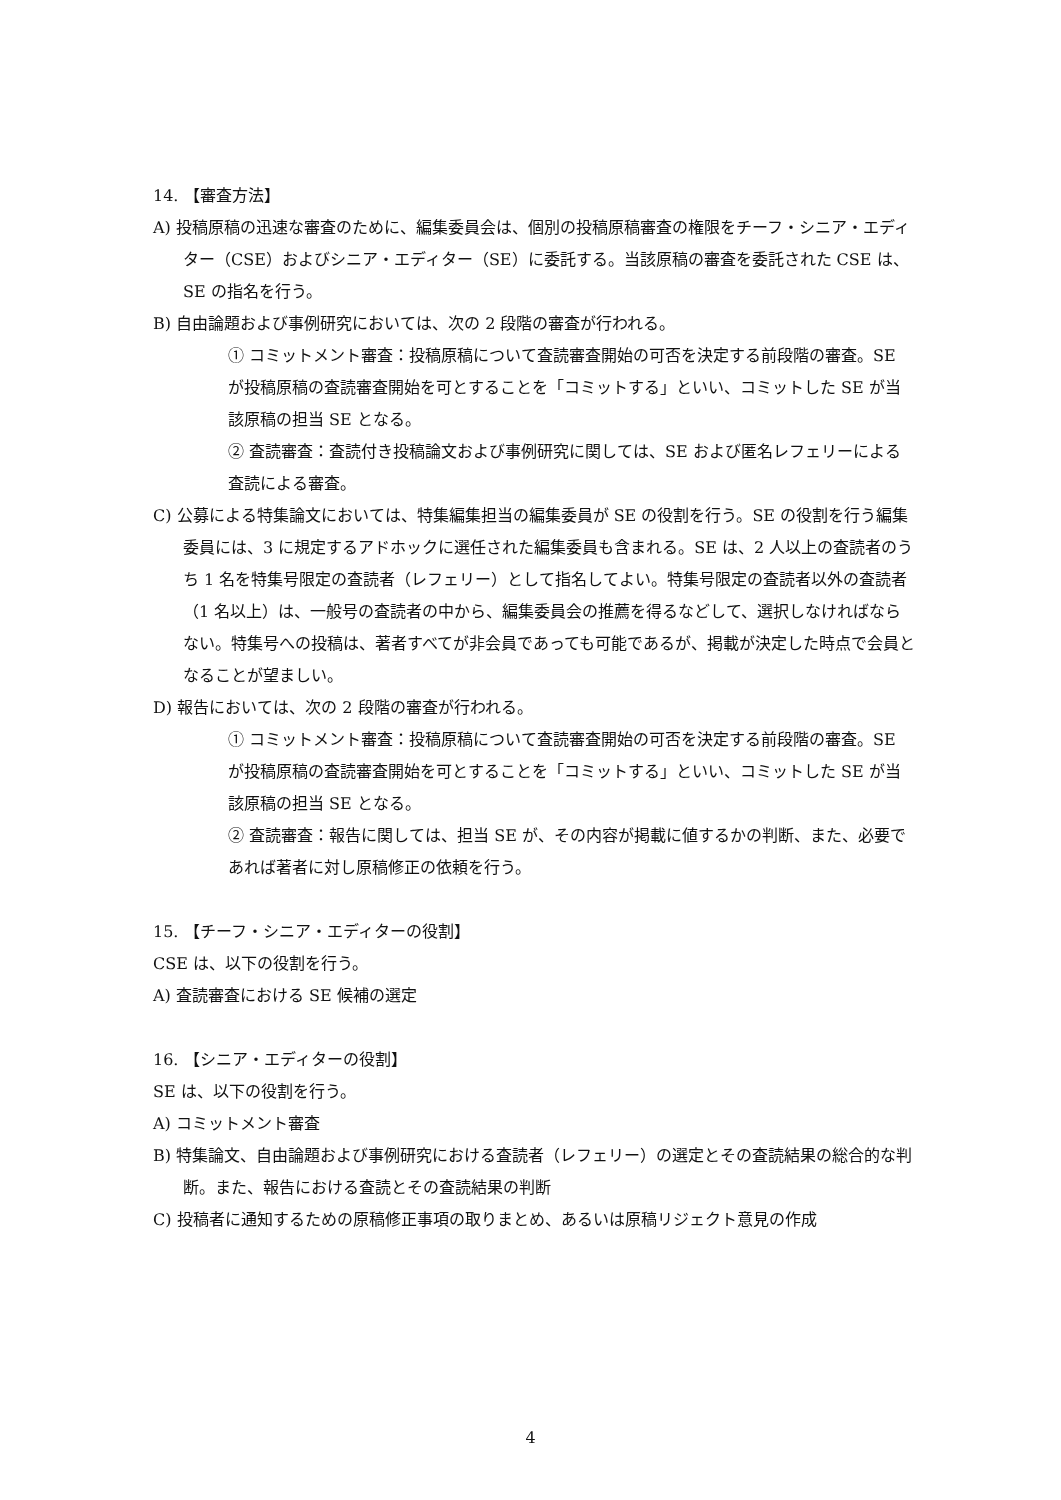14. 【審査方法】
A) 投稿原稿の迅速な審査のために、編集委員会は、個別の投稿原稿審査の権限をチーフ・シニア・エディター（CSE）およびシニア・エディター（SE）に委託する。当該原稿の審査を委託された CSE は、SE の指名を行う。
B) 自由論題および事例研究においては、次の 2 段階の審査が行われる。
① コミットメント審査：投稿原稿について査読審査開始の可否を決定する前段階の審査。SE が投稿原稿の査読審査開始を可とすることを「コミットする」といい、コミットした SE が当該原稿の担当 SE となる。
② 査読審査：査読付き投稿論文および事例研究に関しては、SE および匿名レフェリーによる査読による審査。
C) 公募による特集論文においては、特集編集担当の編集委員が SE の役割を行う。SE の役割を行う編集委員には、3 に規定するアドホックに選任された編集委員も含まれる。SE は、2 人以上の査読者のうち 1 名を特集号限定の査読者（レフェリー）として指名してよい。特集号限定の査読者以外の査読者（1 名以上）は、一般号の査読者の中から、編集委員会の推薦を得るなどして、選択しなければならない。特集号への投稿は、著者すべてが非会員であっても可能であるが、掲載が決定した時点で会員となることが望ましい。
D) 報告においては、次の 2 段階の審査が行われる。
① コミットメント審査：投稿原稿について査読審査開始の可否を決定する前段階の審査。SE が投稿原稿の査読審査開始を可とすることを「コミットする」といい、コミットした SE が当該原稿の担当 SE となる。
② 査読審査：報告に関しては、担当 SE が、その内容が掲載に値するかの判断、また、必要であれば著者に対し原稿修正の依頼を行う。
15. 【チーフ・シニア・エディターの役割】
CSE は、以下の役割を行う。
A) 査読審査における SE 候補の選定
16. 【シニア・エディターの役割】
SE は、以下の役割を行う。
A) コミットメント審査
B) 特集論文、自由論題および事例研究における査読者（レフェリー）の選定とその査読結果の総合的な判断。また、報告における査読とその査読結果の判断
C) 投稿者に通知するための原稿修正事項の取りまとめ、あるいは原稿リジェクト意見の作成
4